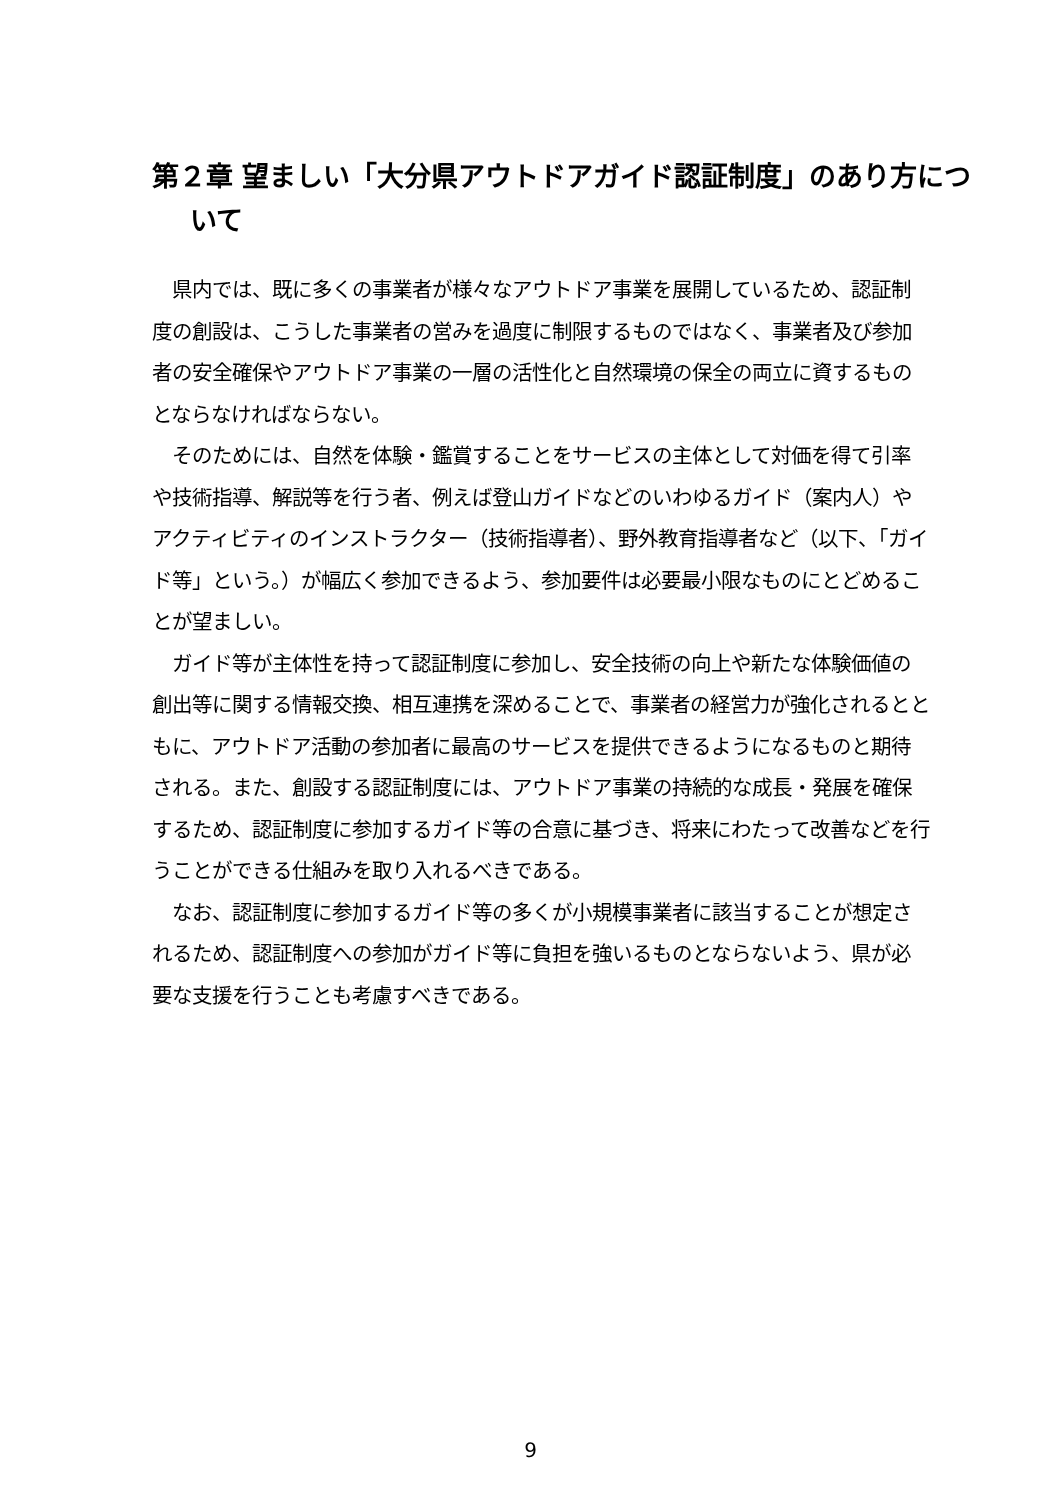第２章 望ましい「大分県アウトドアガイド認証制度」のあり方について
県内では、既に多くの事業者が様々なアウトドア事業を展開しているため、認証制度の創設は、こうした事業者の営みを過度に制限するものではなく、事業者及び参加者の安全確保やアウトドア事業の一層の活性化と自然環境の保全の両立に資するものとならなければならない。
そのためには、自然を体験・鑑賞することをサービスの主体として対価を得て引率や技術指導、解説等を行う者、例えば登山ガイドなどのいわゆるガイド（案内人）やアクティビティのインストラクター（技術指導者）、野外教育指導者など（以下、「ガイド等」という。）が幅広く参加できるよう、参加要件は必要最小限なものにとどめることが望ましい。
ガイド等が主体性を持って認証制度に参加し、安全技術の向上や新たな体験価値の創出等に関する情報交換、相互連携を深めることで、事業者の経営力が強化されるとともに、アウトドア活動の参加者に最高のサービスを提供できるようになるものと期待される。また、創設する認証制度には、アウトドア事業の持続的な成長・発展を確保するため、認証制度に参加するガイド等の合意に基づき、将来にわたって改善などを行うことができる仕組みを取り入れるべきである。
なお、認証制度に参加するガイド等の多くが小規模事業者に該当することが想定されるため、認証制度への参加がガイド等に負担を強いるものとならないよう、県が必要な支援を行うことも考慮すべきである。
9